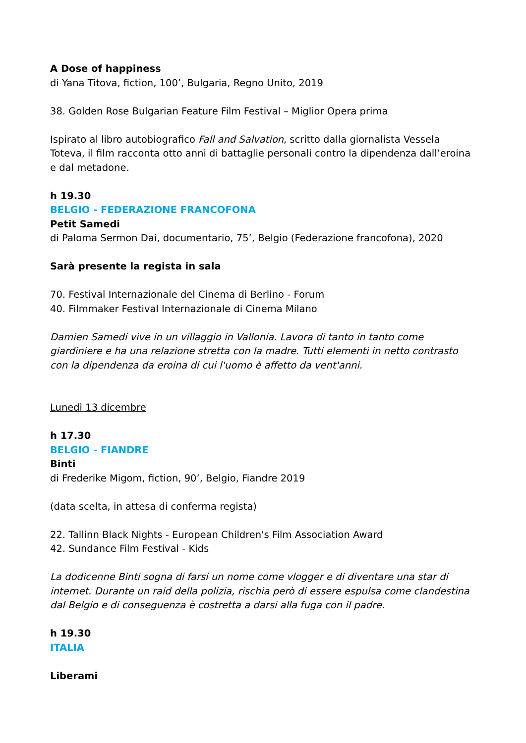A Dose of happiness
di Yana Titova, fiction, 100’, Bulgaria, Regno Unito, 2019
38. Golden Rose Bulgarian Feature Film Festival – Miglior Opera prima
Ispirato al libro autobiografico Fall and Salvation, scritto dalla giornalista Vessela Toteva, il film racconta otto anni di battaglie personali contro la dipendenza dall’eroina e dal metadone.
h 19.30
BELGIO - FEDERAZIONE FRANCOFONA
Petit Samedi
di Paloma Sermon Dai, documentario, 75’, Belgio (Federazione francofona), 2020
Sarà presente la regista in sala
70. Festival Internazionale del Cinema di Berlino - Forum
40. Filmmaker Festival Internazionale di Cinema Milano
Damien Samedi vive in un villaggio in Vallonia. Lavora di tanto in tanto come giardiniere e ha una relazione stretta con la madre. Tutti elementi in netto contrasto con la dipendenza da eroina di cui l'uomo è affetto da vent'anni.
Lunedì 13 dicembre
h 17.30
BELGIO - FIANDRE
Binti
di Frederike Migom, fiction, 90’, Belgio, Fiandre 2019
(data scelta, in attesa di conferma regista)
22. Tallinn Black Nights - European Children's Film Association Award
42. Sundance Film Festival - Kids
La dodicenne Binti sogna di farsi un nome come vlogger e di diventare una star di internet. Durante un raid della polizia, rischia però di essere espulsa come clandestina dal Belgio e di conseguenza è costretta a darsi alla fuga con il padre.
h 19.30
ITALIA
Liberami